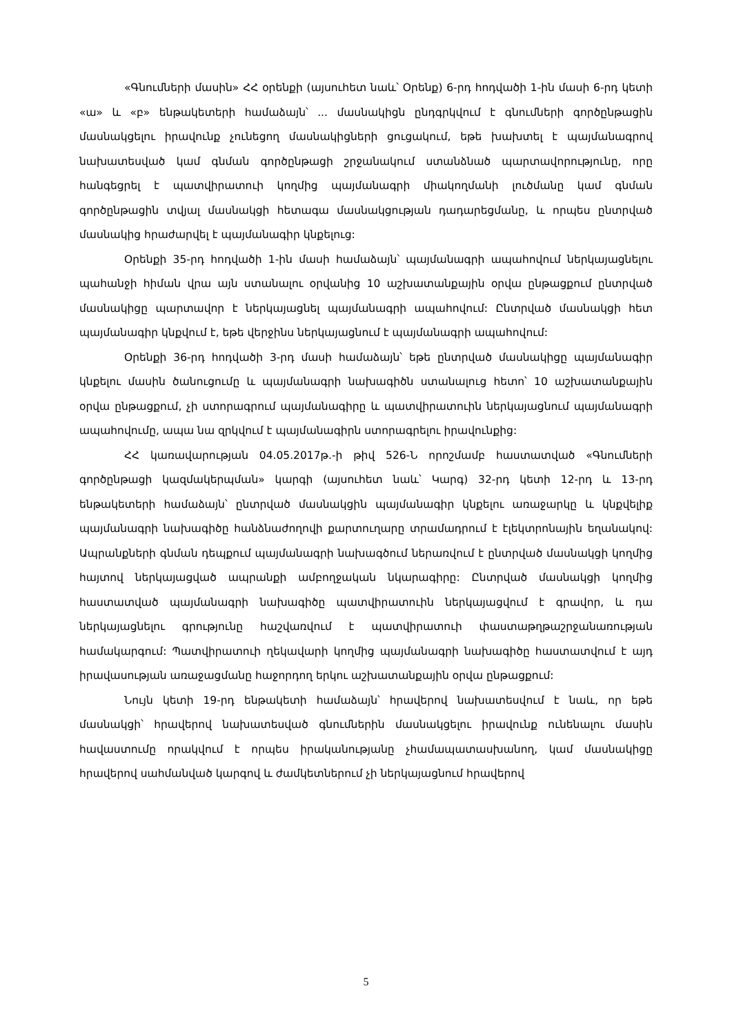«Գնումների մասին» ՀՀ օրենքի (այսուհետ նաև՝ Օրենք) 6-րդ հոդվածի 1-ին մասի 6-րդ կետի «ա» և «բ» ենթակետերի համաձայն՝ ... մասնակիցն ընդգրկվում է գնումների գործընթացին մասնակցելու իրավունք չունեցող մասնակիցների ցուցակում, եթե խախտել է պայմանագրով նախատեսված կամ գնման գործընթացի շրջանակում ստանձնած պարտավորությունը, որը հանգեցրել է պատվիրատուի կողմից պայմանագրի միակողմանի լուծմանը կամ գնման գործընթացին տվյալ մասնակցի հետագա մասնակցության դադարեցմանը, և որպես ընտրված մասնակից հրաժարվել է պայմանագիր կնքելուց:
Օրենքի 35-րդ հոդվածի 1-ին մասի համաձայն՝ պայմանագրի ապահովում ներկայացնելու պահանջի հիման վրա այն ստանալու օրվանից 10 աշխատանքային օրվա ընթացքում ընտրված մասնակիցը պարտավոր է ներկայացնել պայմանագրի ապահովում: Ընտրված մասնակցի հետ պայմանագիր կնքվում է, եթե վերջինս ներկայացնում է պայմանագրի ապահովում:
Օրենքի 36-րդ հոդվածի 3-րդ մասի համաձայն՝ եթե ընտրված մասնակիցը պայմանագիր կնքելու մասին ծանուցումը և պայմանագրի նախագիծն ստանալուց հետո՝ 10 աշխատանքային օրվա ընթացքում, չի ստորագրում պայմանագիրը և պատվիրատուին ներկայացնում պայմանագրի ապահովումը, ապա նա զրկվում է պայմանագիրն ստորագրելու իրավունքից:
ՀՀ կառավարության 04.05.2017թ.-ի թիվ 526-Ն որոշմամբ հաստատված «Գնումների գործընթացի կազմակերպման» կարգի (այսուհետ նաև՝ Կարգ) 32-րդ կետի 12-րդ և 13-րդ ենթակետերի համաձայն՝ ընտրված մասնակցին պայմանագիր կնքելու առաջարկը և կնքվելիք պայմանագրի նախագիծը հանձնաժողովի քարտուղարը տրամադրում է էլեկտրոնային եղանակով: Ապրանքների գնման դեպքում պայմանագրի նախագծում ներառվում է ընտրված մասնակցի կողմից հայտով ներկայացված ապրանքի ամբողջական նկարագիրը: Ընտրված մասնակցի կողմից հաստատված պայմանագրի նախագիծը պատվիրատուին ներկայացվում է գրավոր, և դա ներկայացնելու գրությունը հաշվառվում է պատվիրատուի փաստաթղթաշրջանառության համակարգում: Պատվիրատուի ղեկավարի կողմից պայմանագրի նախագիծը հաստատվում է այդ իրավասության առաջացմանը հաջորդող երկու աշխատանքային օրվա ընթացքում:
Նույն կետի 19-րդ ենթակետի համաձայն՝ հրավերով նախատեսվում է նաև, որ եթե մասնակցի՝ հրավերով նախատեսված գնումներին մասնակցելու իրավունք ունենալու մասին հավաստումը որակվում է որպես իրականությանը չհամապատասխանող, կամ մասնակիցը հրավերով սահմանված կարգով և ժամկետներում չի ներկայացնում հրավերով
5